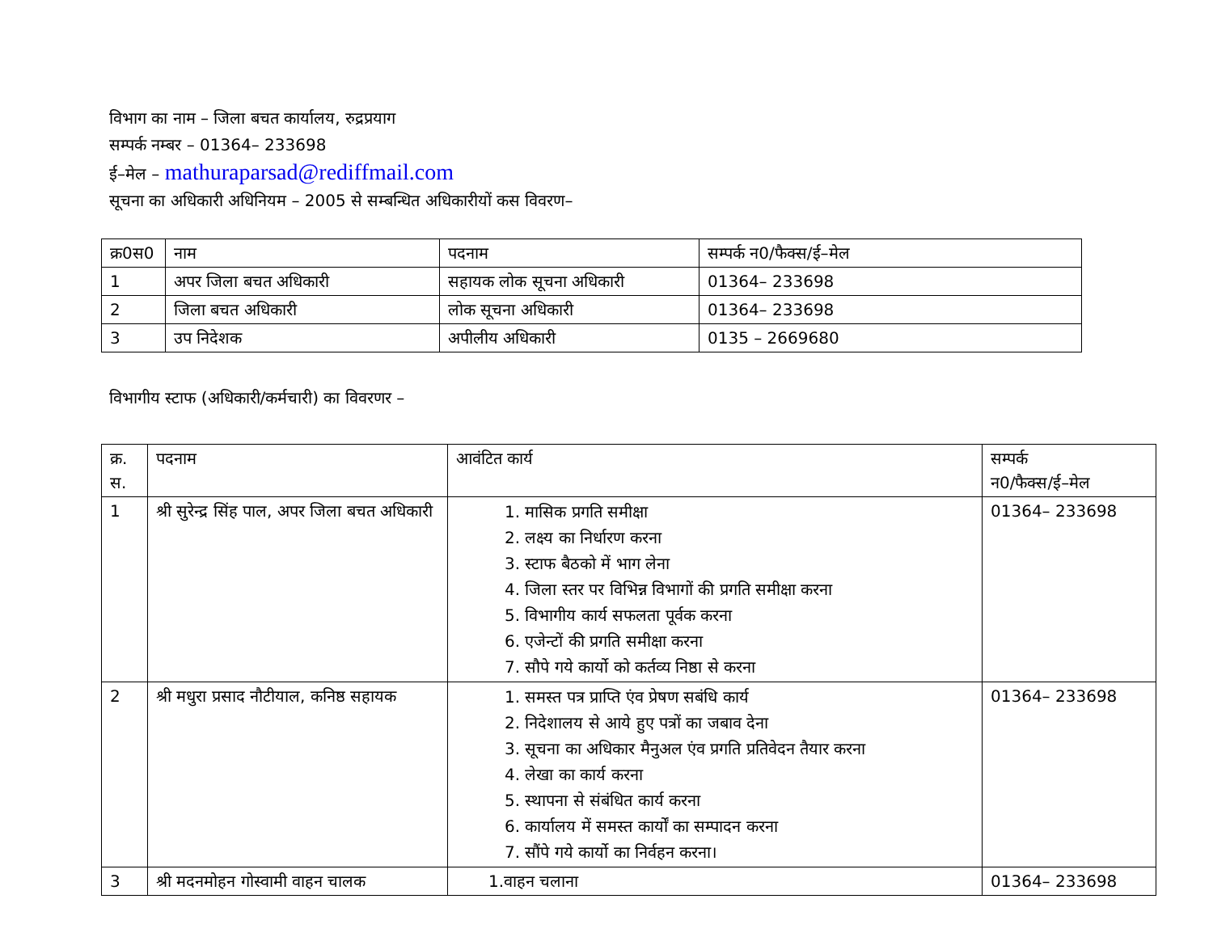विभाग का नाम – जिला बचत कार्यालय, रुद्रप्रयाग
सम्पर्क नम्बर – 01364– 233698
ई–मेल – mathuraparsad@rediffmail.com
सूचना का अधिकारी अधिनियम – 2005 से सम्बन्धित अधिकारीयों कस विवरण–
| क्र0स0 | नाम | पदनाम | सम्पर्क न0/फैक्स/ई–मेल |
| 1 | अपर जिला बचत अधिकारी | सहायक लोक सूचना अधिकारी | 01364– 233698 |
| 2 | जिला बचत अधिकारी | लोक सूचना अधिकारी | 01364– 233698 |
| 3 | उप निदेशक | अपीलीय अधिकारी | 0135 – 2669680 |
विभागीय स्टाफ (अधिकारी/कर्मचारी) का विवरणर –
| क्र. स. | पदनाम | आवंटित कार्य | सम्पर्क न0/फैक्स/ई–मेल |
| 1 | श्री सुरेन्द्र सिंह पाल, अपर जिला बचत अधिकारी | 1. मासिक प्रगति समीक्षा 2. लक्ष्य का निर्धारण करना 3. स्टाफ बैठको में भाग लेना 4. जिला स्तर पर विभिन्न विभागों की प्रगति समीक्षा करना 5. विभागीय कार्य सफलता पूर्वक करना 6. एजेन्टों की प्रगति समीक्षा करना 7. सौपे गये कार्यो को कर्तव्य निष्ठा से करना | 01364– 233698 |
| 2 | श्री मधुरा प्रसाद नौटीयाल, कनिष्ठ सहायक | 1. समस्त पत्र प्राप्ति एंव प्रेषण सबंधि कार्य 2. निदेशालय से आये हुए पत्रों का जबाव देना 3. सूचना का अधिकार मैनुअल एंव प्रगति प्रतिवेदन तैयार करना 4. लेखा का कार्य करना 5. स्थापना से संबंधित कार्य करना 6. कार्यालय में समस्त कार्यों का सम्पादन करना 7. सौंपे गये कार्यो का निर्वहन करना। | 01364– 233698 |
| 3 | श्री मदनमोहन गोस्वामी वाहन चालक | 1.वाहन चलाना | 01364– 233698 |